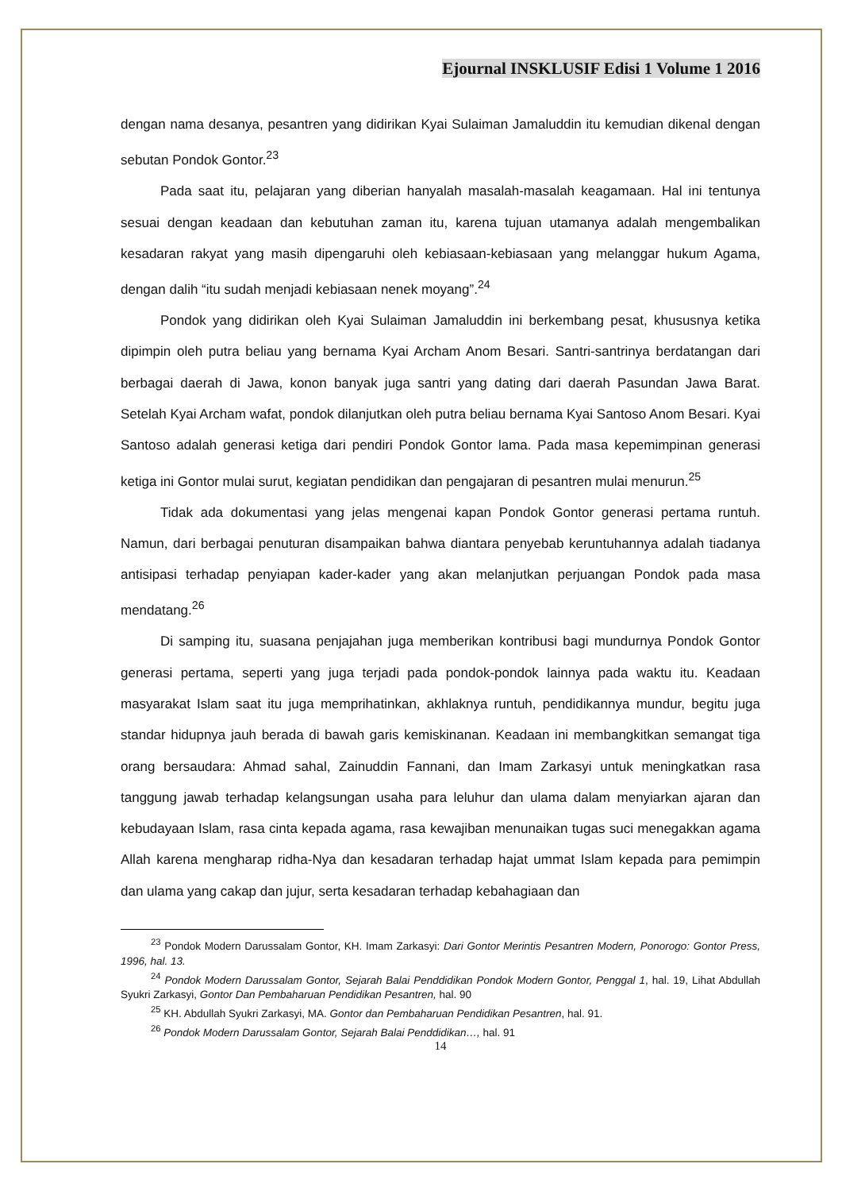Ejournal INSKLUSIF Edisi 1 Volume 1 2016
dengan nama desanya, pesantren yang didirikan Kyai Sulaiman Jamaluddin itu kemudian dikenal dengan sebutan Pondok Gontor.<sup>23</sup>
Pada saat itu, pelajaran yang diberian hanyalah masalah-masalah keagamaan. Hal ini tentunya sesuai dengan keadaan dan kebutuhan zaman itu, karena tujuan utamanya adalah mengembalikan kesadaran rakyat yang masih dipengaruhi oleh kebiasaan-kebiasaan yang melanggar hukum Agama, dengan dalih “itu sudah menjadi kebiasaan nenek moyang”.<sup>24</sup>
Pondok yang didirikan oleh Kyai Sulaiman Jamaluddin ini berkembang pesat, khususnya ketika dipimpin oleh putra beliau yang bernama Kyai Archam Anom Besari. Santri-santrinya berdatangan dari berbagai daerah di Jawa, konon banyak juga santri yang dating dari daerah Pasundan Jawa Barat. Setelah Kyai Archam wafat, pondok dilanjutkan oleh putra beliau bernama Kyai Santoso Anom Besari. Kyai Santoso adalah generasi ketiga dari pendiri Pondok Gontor lama. Pada masa kepemimpinan generasi ketiga ini Gontor mulai surut, kegiatan pendidikan dan pengajaran di pesantren mulai menurun.<sup>25</sup>
Tidak ada dokumentasi yang jelas mengenai kapan Pondok Gontor generasi pertama runtuh. Namun, dari berbagai penuturan disampaikan bahwa diantara penyebab keruntuhannya adalah tiadanya antisipasi terhadap penyiapan kader-kader yang akan melanjutkan perjuangan Pondok pada masa mendatang.<sup>26</sup>
Di samping itu, suasana penjajahan juga memberikan kontribusi bagi mundurnya Pondok Gontor generasi pertama, seperti yang juga terjadi pada pondok-pondok lainnya pada waktu itu. Keadaan masyarakat Islam saat itu juga memprihatinkan, akhlaknya runtuh, pendidikannya mundur, begitu juga standar hidupnya jauh berada di bawah garis kemiskinanan. Keadaan ini membangkitkan semangat tiga orang bersaudara: Ahmad sahal, Zainuddin Fannani, dan Imam Zarkasyi untuk meningkatkan rasa tanggung jawab terhadap kelangsungan usaha para leluhur dan ulama dalam menyiarkan ajaran dan kebudayaan Islam, rasa cinta kepada agama, rasa kewajiban menunaikan tugas suci menegakkan agama Allah karena mengharap ridha-Nya dan kesadaran terhadap hajat ummat Islam kepada para pemimpin dan ulama yang cakap dan jujur, serta kesadaran terhadap kebahagiaan dan
<sup>23</sup> Pondok Modern Darussalam Gontor, KH. Imam Zarkasyi: Dari Gontor Merintis Pesantren Modern, Ponorogo: Gontor Press, 1996, hal. 13.
<sup>24</sup> Pondok Modern Darussalam Gontor, Sejarah Balai Penddidikan Pondok Modern Gontor, Penggal 1, hal. 19, Lihat Abdullah Syukri Zarkasyi, Gontor Dan Pembaharuan Pendidikan Pesantren, hal. 90
<sup>25</sup> KH. Abdullah Syukri Zarkasyi, MA. Gontor dan Pembaharuan Pendidikan Pesantren, hal. 91.
<sup>26</sup> Pondok Modern Darussalam Gontor, Sejarah Balai Penddidikan…, hal. 91
14